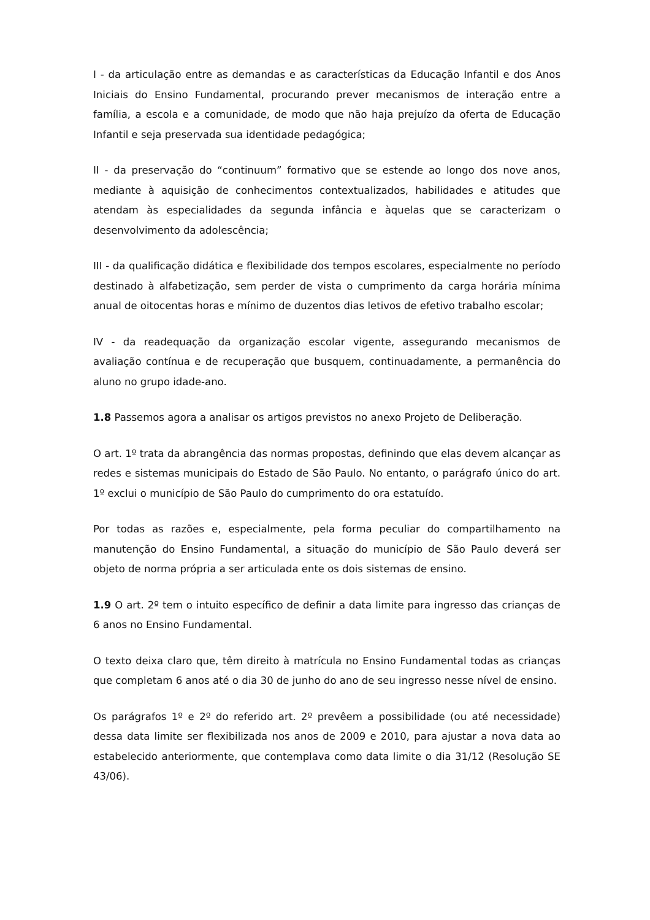I - da articulação entre as demandas e as características da Educação Infantil e dos Anos Iniciais do Ensino Fundamental, procurando prever mecanismos de interação entre a família, a escola e a comunidade, de modo que não haja prejuízo da oferta de Educação Infantil e seja preservada sua identidade pedagógica;
II - da preservação do “continuum” formativo que se estende ao longo dos nove anos, mediante à aquisição de conhecimentos contextualizados, habilidades e atitudes que atendam às especialidades da segunda infância e àquelas que se caracterizam o desenvolvimento da adolescência;
III - da qualificação didática e flexibilidade dos tempos escolares, especialmente no período destinado à alfabetização, sem perder de vista o cumprimento da carga horária mínima anual de oitocentas horas e mínimo de duzentos dias letivos de efetivo trabalho escolar;
IV - da readequação da organização escolar vigente, assegurando mecanismos de avaliação contínua e de recuperação que busquem, continuadamente, a permanência do aluno no grupo idade-ano.
1.8 Passemos agora a analisar os artigos previstos no anexo Projeto de Deliberação.
O art. 1º trata da abrangência das normas propostas, definindo que elas devem alcançar as redes e sistemas municipais do Estado de São Paulo. No entanto, o parágrafo único do art. 1º exclui o município de São Paulo do cumprimento do ora estatuído.
Por todas as razões e, especialmente, pela forma peculiar do compartilhamento na manutenção do Ensino Fundamental, a situação do município de São Paulo deverá ser objeto de norma própria a ser articulada ente os dois sistemas de ensino.
1.9 O art. 2º tem o intuito específico de definir a data limite para ingresso das crianças de 6 anos no Ensino Fundamental.
O texto deixa claro que, têm direito à matrícula no Ensino Fundamental todas as crianças que completam 6 anos até o dia 30 de junho do ano de seu ingresso nesse nível de ensino.
Os parágrafos 1º e 2º do referido art. 2º prevêem a possibilidade (ou até necessidade) dessa data limite ser flexibilizada nos anos de 2009 e 2010, para ajustar a nova data ao estabelecido anteriormente, que contemplava como data limite o dia 31/12 (Resolução SE 43/06).